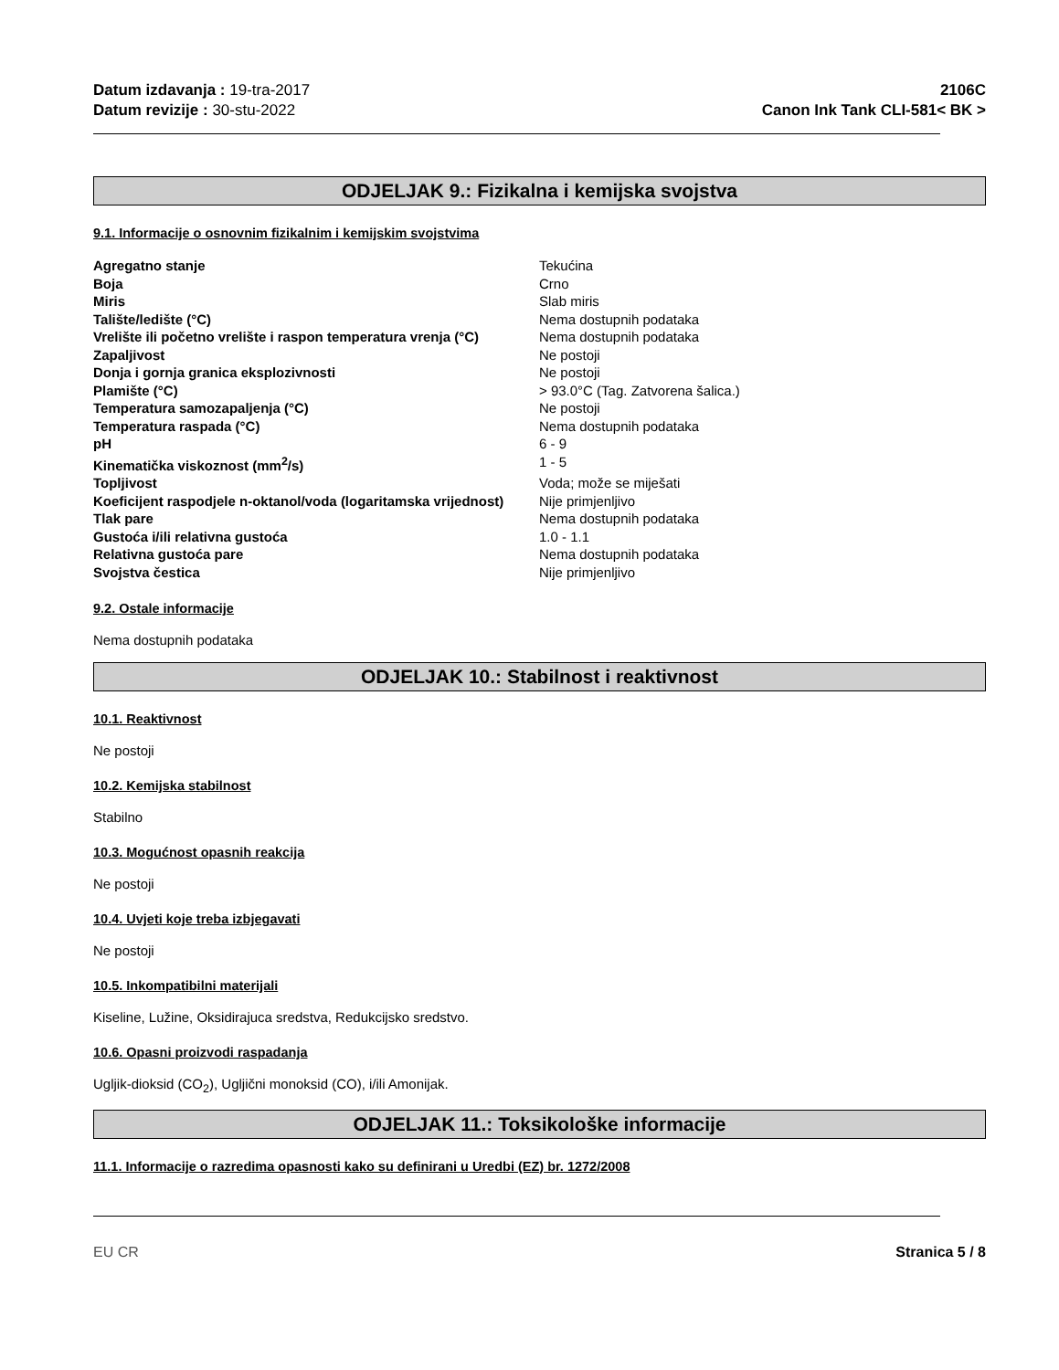Datum izdavanja : 19-tra-2017
Datum revizije : 30-stu-2022
2106C
Canon Ink Tank CLI-581< BK >
ODJELJAK 9.: Fizikalna i kemijska svojstva
9.1. Informacije o osnovnim fizikalnim i kemijskim svojstvima
| Agregatno stanje | Tekućina |
| Boja | Crno |
| Miris | Slab miris |
| Talište/ledište (°C) | Nema dostupnih podataka |
| Vrelište ili početno vrelište i raspon temperatura vrenja (°C) | Nema dostupnih podataka |
| Zapaljivost | Ne postoji |
| Donja i gornja granica eksplozivnosti | Ne postoji |
| Plamište (°C) | > 93.0°C (Tag. Zatvorena šalica.) |
| Temperatura samozapaljenja (°C) | Ne postoji |
| Temperatura raspada (°C) | Nema dostupnih podataka |
| pH | 6 - 9 |
| Kinematička viskoznost (mm<sup>2</sup>/s) | 1 - 5 |
| Topljivost | Voda; može se miješati |
| Koeficijent raspodjele n-oktanol/voda (logaritamska vrijednost) | Nije primjenljivo |
| Tlak pare | Nema dostupnih podataka |
| Gustoća i/ili relativna gustoća | 1.0 - 1.1 |
| Relativna gustoća pare | Nema dostupnih podataka |
| Svojstva čestica | Nije primjenljivo |
9.2. Ostale informacije
Nema dostupnih podataka
ODJELJAK 10.: Stabilnost i reaktivnost
10.1. Reaktivnost
Ne postoji
10.2. Kemijska stabilnost
Stabilno
10.3. Mogućnost opasnih reakcija
Ne postoji
10.4. Uvjeti koje treba izbjegavati
Ne postoji
10.5. Inkompatibilni materijali
Kiseline, Lužine, Oksidirajuca sredstva, Redukcijsko sredstvo.
10.6. Opasni proizvodi raspadanja
Ugljik-dioksid (CO<sub>2</sub>), Ugljični monoksid (CO), i/ili Amonijak.
ODJELJAK 11.: Toksikološke informacije
11.1. Informacije o razredima opasnosti kako su definirani u Uredbi (EZ) br. 1272/2008
EU CR Stranica 5 / 8